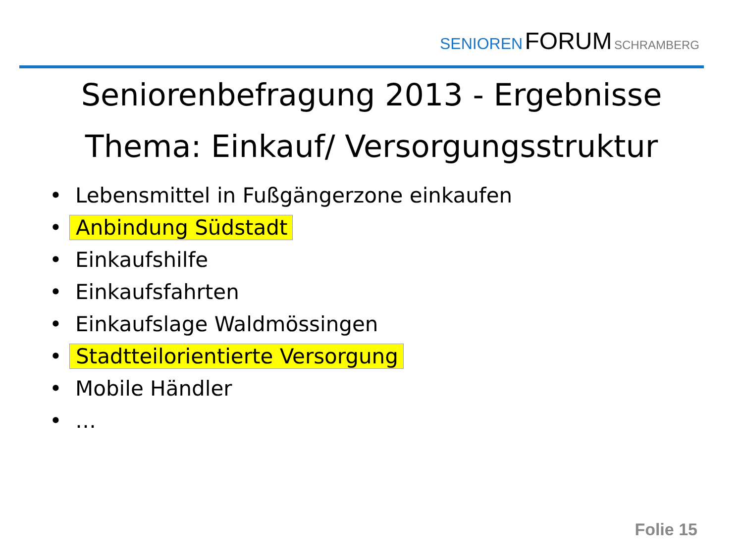SENIOREN FORUM SCHRAMBERG
Seniorenbefragung 2013 - Ergebnisse
Thema: Einkauf/ Versorgungsstruktur
• Lebensmittel in Fußgängerzone einkaufen
• Anbindung Südstadt
• Einkaufshilfe
• Einkaufsfahrten
• Einkaufslage Waldmössingen
• Stadtteilorientierte Versorgung
• Mobile Händler
• …
Folie 15